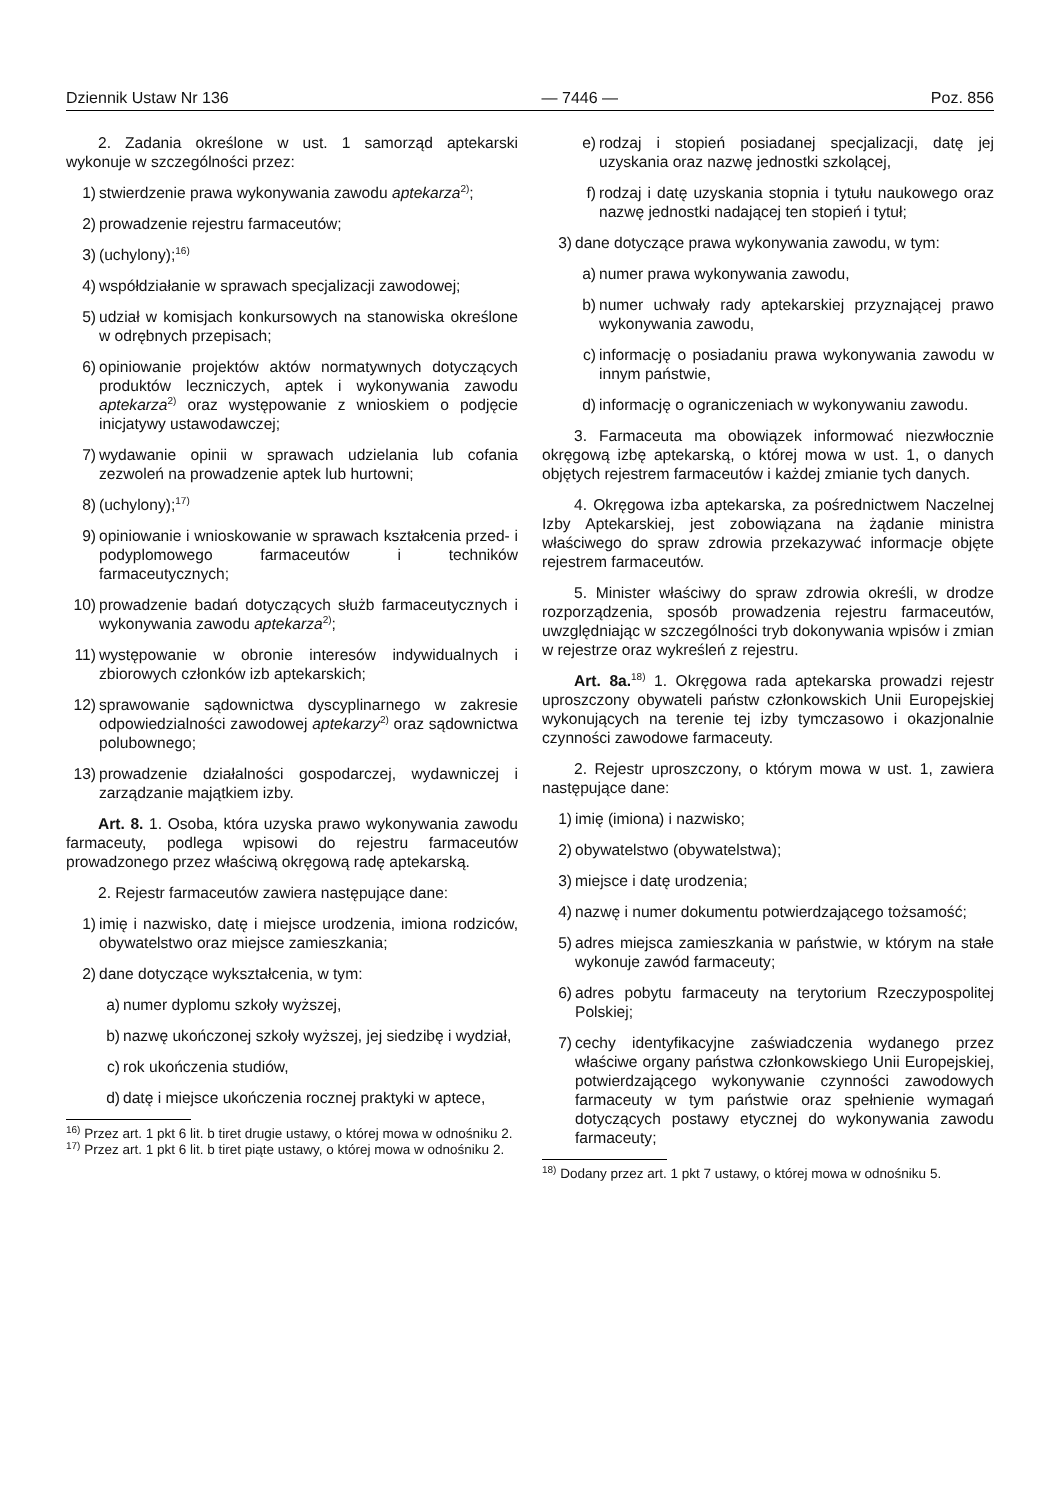Dziennik Ustaw Nr 136 — 7446 — Poz. 856
2. Zadania określone w ust. 1 samorząd aptekarski wykonuje w szczególności przez:
1) stwierdzenie prawa wykonywania zawodu aptekarza<sup>2)</sup>;
2) prowadzenie rejestru farmaceutów;
3) (uchylony);<sup>16)</sup>
4) współdziałanie w sprawach specjalizacji zawodowej;
5) udział w komisjach konkursowych na stanowiska określone w odrębnych przepisach;
6) opiniowanie projektów aktów normatywnych dotyczących produktów leczniczych, aptek i wykonywania zawodu aptekarza<sup>2)</sup> oraz występowanie z wnioskiem o podjęcie inicjatywy ustawodawczej;
7) wydawanie opinii w sprawach udzielania lub cofania zezwoleń na prowadzenie aptek lub hurtowni;
8) (uchylony);<sup>17)</sup>
9) opiniowanie i wnioskowanie w sprawach kształcenia przed- i podyplomowego farmaceutów i techników farmaceutycznych;
10) prowadzenie badań dotyczących służb farmaceutycznych i wykonywania zawodu aptekarza<sup>2)</sup>;
11) występowanie w obronie interesów indywidualnych i zbiorowych członków izb aptekarskich;
12) sprawowanie sądownictwa dyscyplinarnego w zakresie odpowiedzialności zawodowej aptekarzy<sup>2)</sup> oraz sądownictwa polubownego;
13) prowadzenie działalności gospodarczej, wydawniczej i zarządzanie majątkiem izby.
Art. 8. 1. Osoba, która uzyska prawo wykonywania zawodu farmaceuty, podlega wpisowi do rejestru farmaceutów prowadzonego przez właściwą okręgową radę aptekarską.
2. Rejestr farmaceutów zawiera następujące dane:
1) imię i nazwisko, datę i miejsce urodzenia, imiona rodziców, obywatelstwo oraz miejsce zamieszkania;
2) dane dotyczące wykształcenia, w tym:
a) numer dyplomu szkoły wyższej,
b) nazwę ukończonej szkoły wyższej, jej siedzibę i wydział,
c) rok ukończenia studiów,
d) datę i miejsce ukończenia rocznej praktyki w aptece,
<sup>16)</sup> Przez art. 1 pkt 6 lit. b tiret drugie ustawy, o której mowa w odnośniku 2.
<sup>17)</sup> Przez art. 1 pkt 6 lit. b tiret piąte ustawy, o której mowa w odnośniku 2.
e) rodzaj i stopień posiadanej specjalizacji, datę jej uzyskania oraz nazwę jednostki szkolącej,
f) rodzaj i datę uzyskania stopnia i tytułu naukowego oraz nazwę jednostki nadającej ten stopień i tytuł;
3) dane dotyczące prawa wykonywania zawodu, w tym:
a) numer prawa wykonywania zawodu,
b) numer uchwały rady aptekarskiej przyznającej prawo wykonywania zawodu,
c) informację o posiadaniu prawa wykonywania zawodu w innym państwie,
d) informację o ograniczeniach w wykonywaniu zawodu.
3. Farmaceuta ma obowiązek informować niezwłocznie okręgową izbę aptekarską, o której mowa w ust. 1, o danych objętych rejestrem farmaceutów i każdej zmianie tych danych.
4. Okręgowa izba aptekarska, za pośrednictwem Naczelnej Izby Aptekarskiej, jest zobowiązana na żądanie ministra właściwego do spraw zdrowia przekazywać informacje objęte rejestrem farmaceutów.
5. Minister właściwy do spraw zdrowia określi, w drodze rozporządzenia, sposób prowadzenia rejestru farmaceutów, uwzględniając w szczególności tryb dokonywania wpisów i zmian w rejestrze oraz wykreśleń z rejestru.
Art. 8a.<sup>18)</sup> 1. Okręgowa rada aptekarska prowadzi rejestr uproszczony obywateli państw członkowskich Unii Europejskiej wykonujących na terenie tej izby tymczasowo i okazjonalnie czynności zawodowe farmaceuty.
2. Rejestr uproszczony, o którym mowa w ust. 1, zawiera następujące dane:
1) imię (imiona) i nazwisko;
2) obywatelstwo (obywatelstwa);
3) miejsce i datę urodzenia;
4) nazwę i numer dokumentu potwierdzającego tożsamość;
5) adres miejsca zamieszkania w państwie, w którym na stałe wykonuje zawód farmaceuty;
6) adres pobytu farmaceuty na terytorium Rzeczypospolitej Polskiej;
7) cechy identyfikacyjne zaświadczenia wydanego przez właściwe organy państwa członkowskiego Unii Europejskiej, potwierdzającego wykonywanie czynności zawodowych farmaceuty w tym państwie oraz spełnienie wymagań dotyczących postawy etycznej do wykonywania zawodu farmaceuty;
<sup>18)</sup> Dodany przez art. 1 pkt 7 ustawy, o której mowa w odnośniku 5.